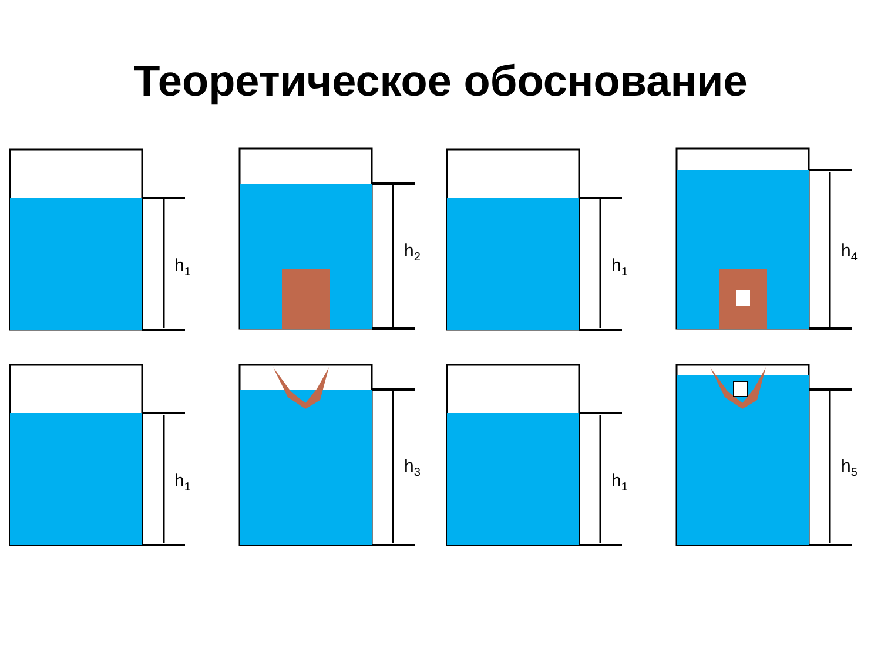Теоретическое обоснование
h<sub>1</sub>
h<sub>2</sub>
h<sub>1</sub>
h<sub>4</sub>
h<sub>1</sub>
h<sub>3</sub>
h<sub>1</sub>
h<sub>5</sub>